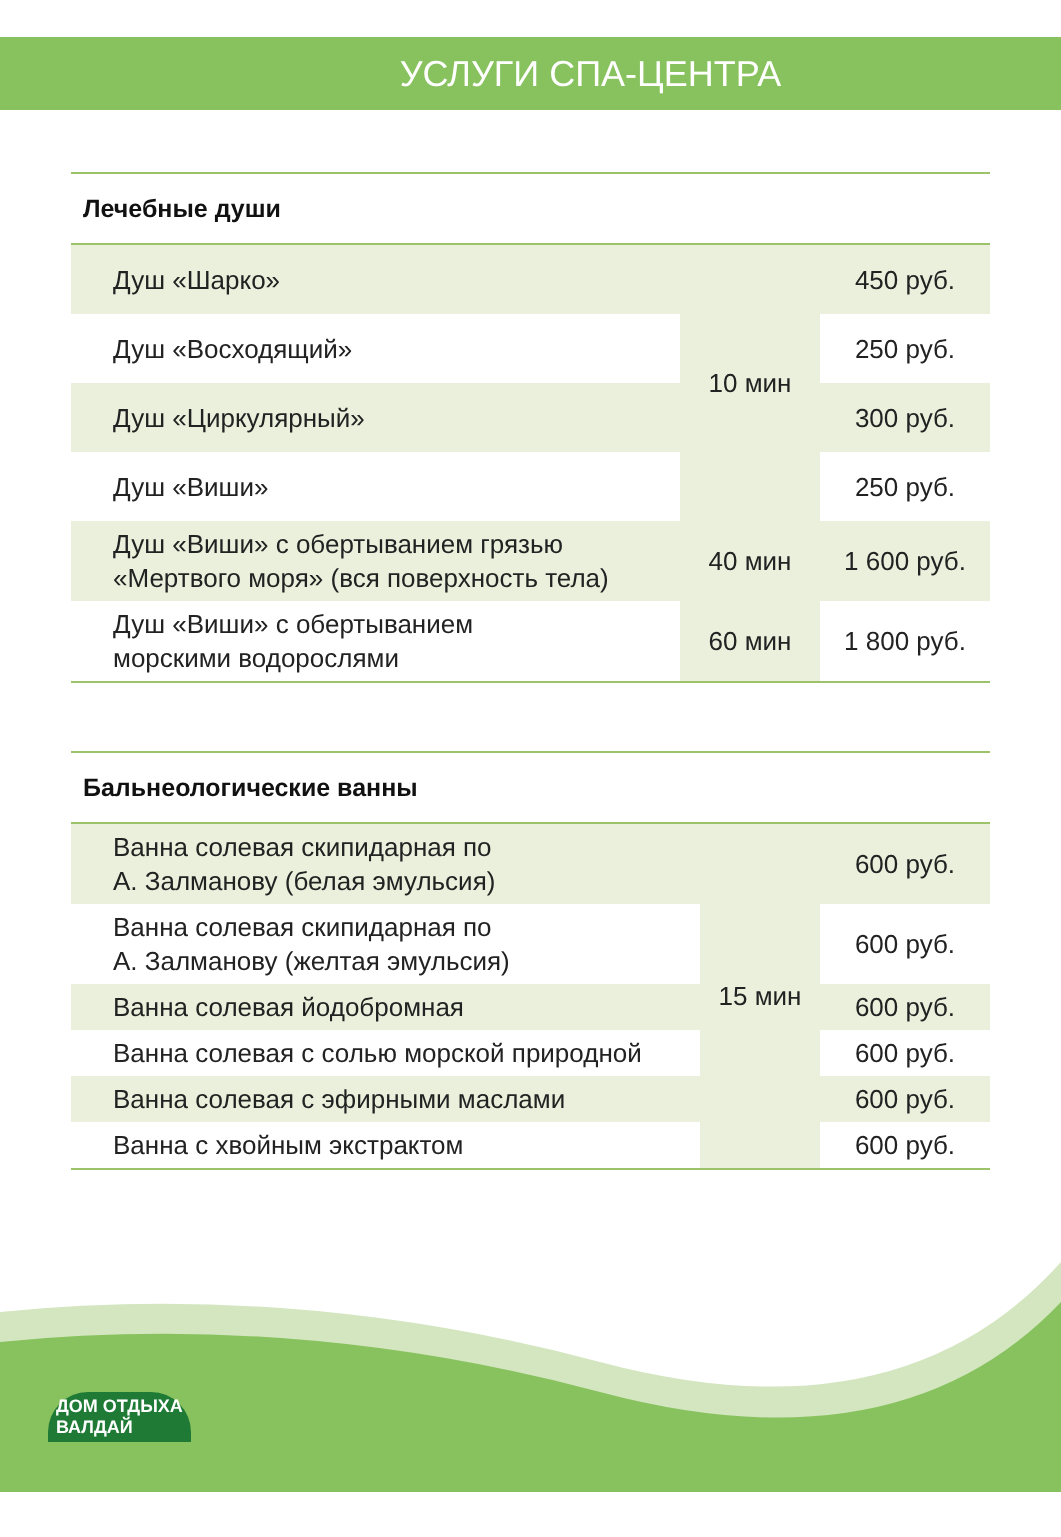УСЛУГИ СПА-ЦЕНТРА
Лечебные души
| | Душ «Шарко» | 10 мин | 450 руб. |
| | Душ «Восходящий» | | 250 руб. |
| | Душ «Циркулярный» | | 300 руб. |
| | Душ «Виши» | | 250 руб. |
| | Душ «Виши» с обертыванием грязью «Мертвого моря» (вся поверхность тела) | 40 мин | 1 600 руб. |
| | Душ «Виши» с обертыванием морскими водорослями | 60 мин | 1 800 руб. |
Бальнеологические ванны
| | Ванна солевая скипидарная по А. Залманову (белая эмульсия) | 15 мин | 600 руб. |
| | Ванна солевая скипидарная по А. Залманову (желтая эмульсия) | | 600 руб. |
| | Ванна солевая йодобромная | | 600 руб. |
| | Ванна солевая с солью морской природной | | 600 руб. |
| | Ванна солевая с эфирными маслами | | 600 руб. |
| | Ванна с хвойным экстрактом | | 600 руб. |
ДОМ ОТДЫХА
ВАЛДАЙ